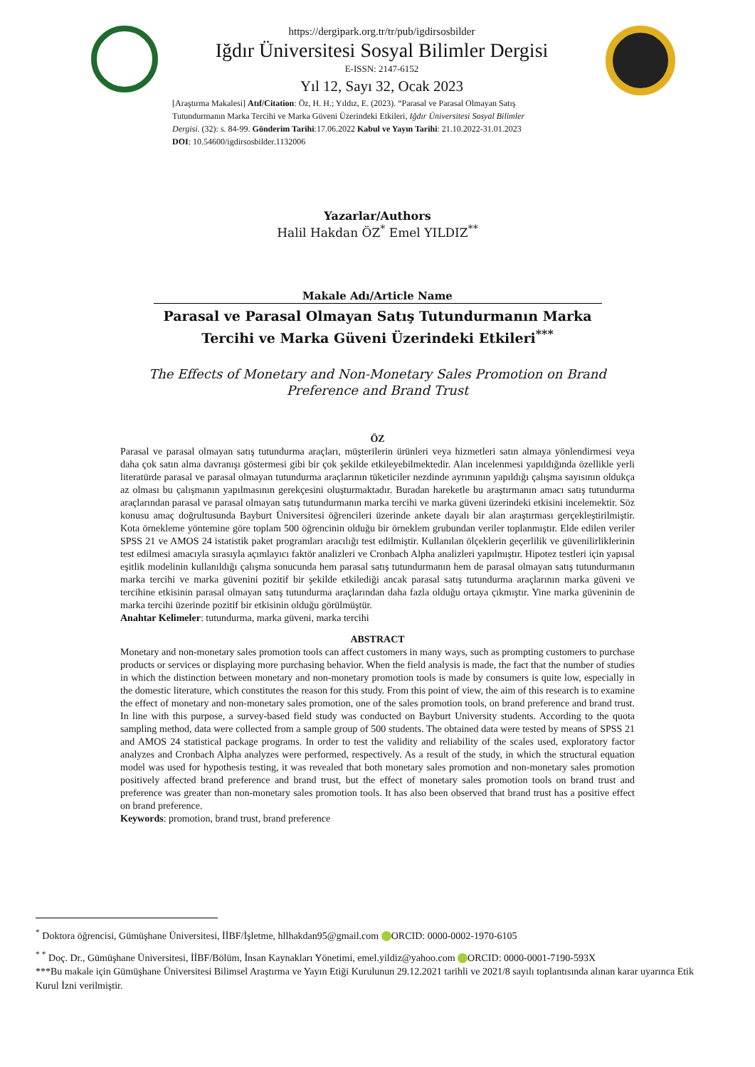https://dergipark.org.tr/tr/pub/igdirsosbilder
Iğdır Üniversitesi Sosyal Bilimler Dergisi
E-ISSN: 2147-6152
Yıl 12, Sayı 32, Ocak 2023
[Araştırma Makalesi] Atıf/Citation: Öz, H. H.; Yıldız, E. (2023). “Parasal ve Parasal Olmayan Satış Tutundurmanın Marka Tercihi ve Marka Güveni Üzerindeki Etkileri, Iğdır Üniversitesi Sosyal Bilimler Dergisi. (32): s. 84-99. Gönderim Tarihi:17.06.2022 Kabul ve Yayın Tarihi: 21.10.2022-31.01.2023 DOI: 10.54600/igdirsosbilder.1132006
Yazarlar/Authors
Halil Hakdan ÖZ<sup>*</sup> Emel YILDIZ<sup>**</sup>
Makale Adı/Article Name
Parasal ve Parasal Olmayan Satış Tutundurmanın Marka Tercihi ve Marka Güveni Üzerindeki Etkileri<sup>***</sup>
The Effects of Monetary and Non-Monetary Sales Promotion on Brand
Preference and Brand Trust
ÖZ
Parasal ve parasal olmayan satış tutundurma araçları, müşterilerin ürünleri veya hizmetleri satın almaya yönlendirmesi veya daha çok satın alma davranışı göstermesi gibi bir çok şekilde etkileyebilmektedir. Alan incelenmesi yapıldığında özellikle yerli literatürde parasal ve parasal olmayan tutundurma araçlarının tüketiciler nezdinde ayrımının yapıldığı çalışma sayısının oldukça az olması bu çalışmanın yapılmasının gerekçesini oluşturmaktadır. Buradan hareketle bu araştırmanın amacı satış tutundurma araçlarından parasal ve parasal olmayan satış tutundurmanın marka tercihi ve marka güveni üzerindeki etkisini incelemektir. Söz konusu amaç doğrultusunda Bayburt Üniversitesi öğrencileri üzerinde ankete dayalı bir alan araştırması gerçekleştirilmiştir. Kota örnekleme yöntemine göre toplam 500 öğrencinin olduğu bir örneklem grubundan veriler toplanmıştır. Elde edilen veriler SPSS 21 ve AMOS 24 istatistik paket programları aracılığı test edilmiştir. Kullanılan ölçeklerin geçerlilik ve güvenilirliklerinin test edilmesi amacıyla sırasıyla açımlayıcı faktör analizleri ve Cronbach Alpha analizleri yapılmıştır. Hipotez testleri için yapısal eşitlik modelinin kullanıldığı çalışma sonucunda hem parasal satış tutundurmanın hem de parasal olmayan satış tutundurmanın marka tercihi ve marka güvenini pozitif bir şekilde etkilediği ancak parasal satış tutundurma araçlarının marka güveni ve tercihine etkisinin parasal olmayan satış tutundurma araçlarından daha fazla olduğu ortaya çıkmıştır. Yine marka güveninin de marka tercihi üzerinde pozitif bir etkisinin olduğu görülmüştür.
Anahtar Kelimeler: tutundurma, marka güveni, marka tercihi
ABSTRACT
Monetary and non-monetary sales promotion tools can affect customers in many ways, such as prompting customers to purchase products or services or displaying more purchasing behavior. When the field analysis is made, the fact that the number of studies in which the distinction between monetary and non-monetary promotion tools is made by consumers is quite low, especially in the domestic literature, which constitutes the reason for this study. From this point of view, the aim of this research is to examine the effect of monetary and non-monetary sales promotion, one of the sales promotion tools, on brand preference and brand trust. In line with this purpose, a survey-based field study was conducted on Bayburt University students. According to the quota sampling method, data were collected from a sample group of 500 students. The obtained data were tested by means of SPSS 21 and AMOS 24 statistical package programs. In order to test the validity and reliability of the scales used, exploratory factor analyzes and Cronbach Alpha analyzes were performed, respectively. As a result of the study, in which the structural equation model was used for hypothesis testing, it was revealed that both monetary sales promotion and non-monetary sales promotion positively affected brand preference and brand trust, but the effect of monetary sales promotion tools on brand trust and preference was greater than non-monetary sales promotion tools. It has also been observed that brand trust has a positive effect on brand preference.
Keywords: promotion, brand trust, brand preference
<sup>*</sup> Doktora öğrencisi, Gümüşhane Üniversitesi, İİBF/İşletme, hllhakdan95@gmail.com ORCID: 0000-0002-1970-6105
<sup>* *</sup> Doç. Dr., Gümüşhane Üniversitesi, İİBF/Bölüm, İnsan Kaynakları Yönetimi, emel.yildiz@yahoo.com ORCID: 0000-0001-7190-593X
***Bu makale için Gümüşhane Üniversitesi Bilimsel Araştırma ve Yayın Etiği Kurulunun 29.12.2021 tarihli ve 2021/8 sayılı toplantısında alınan karar uyarınca Etik Kurul İzni verilmiştir.